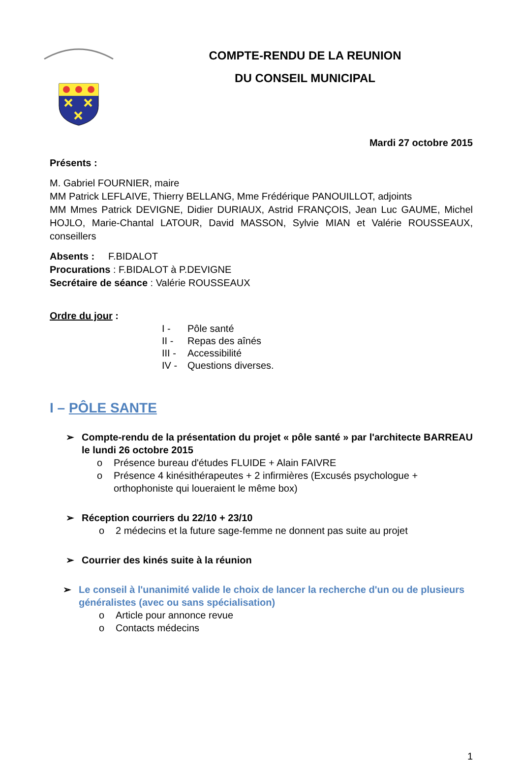COMPTE-RENDU DE LA REUNION
DU CONSEIL MUNICIPAL
Mardi 27 octobre 2015
Présents :
M. Gabriel FOURNIER, maire
MM Patrick LEFLAIVE, Thierry BELLANG, Mme Frédérique PANOUILLOT, adjoints
MM Mmes Patrick DEVIGNE, Didier DURIAUX, Astrid FRANÇOIS, Jean Luc GAUME, Michel HOJLO, Marie-Chantal LATOUR, David MASSON, Sylvie MIAN et Valérie ROUSSEAUX, conseillers
Absents : F.BIDALOT
Procurations : F.BIDALOT à P.DEVIGNE
Secrétaire de séance : Valérie ROUSSEAUX
Ordre du jour :
I - Pôle santé
II - Repas des aînés
III - Accessibilité
IV - Questions diverses.
I – PÔLE SANTE
➢ Compte-rendu de la présentation du projet « pôle santé » par l'architecte BARREAU le lundi 26 octobre 2015
o Présence bureau d'études FLUIDE + Alain FAIVRE
o Présence 4 kinésithérapeutes + 2 infirmières (Excusés psychologue + orthophoniste qui loueraient le même box)
➢ Réception courriers du 22/10 + 23/10
o 2 médecins et la future sage-femme ne donnent pas suite au projet
➢ Courrier des kinés suite à la réunion
➢ Le conseil à l'unanimité valide le choix de lancer la recherche d'un ou de plusieurs généralistes (avec ou sans spécialisation)
o Article pour annonce revue
o Contacts médecins
1